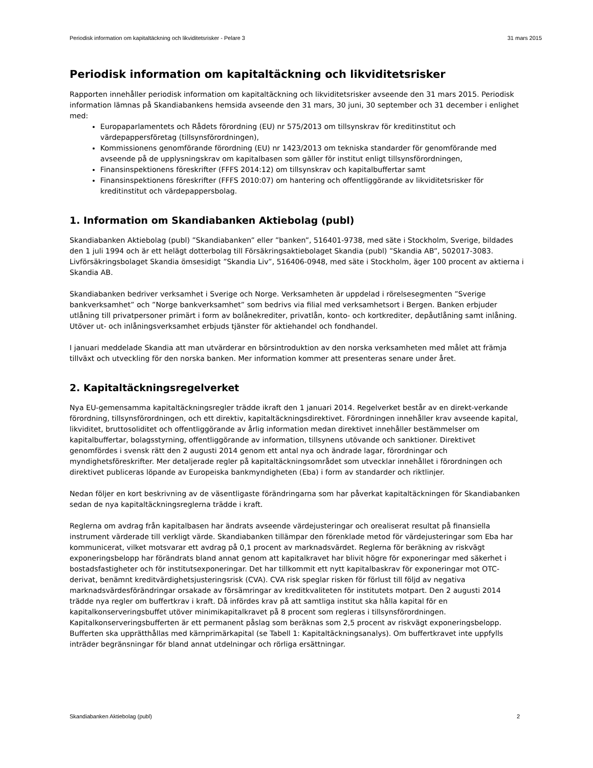Periodisk information om kapitaltäckning och likviditetsrisker - Pelare 3 31 mars 2015
Periodisk information om kapitaltäckning och likviditetsrisker
Rapporten innehåller periodisk information om kapitaltäckning och likviditetsrisker avseende den 31 mars 2015. Periodisk information lämnas på Skandiabankens hemsida avseende den 31 mars, 30 juni, 30 september och 31 december i enlighet med:
Europaparlamentets och Rådets förordning (EU) nr 575/2013 om tillsynskrav för kreditinstitut och värdepappersföretag (tillsynsförordningen),
Kommissionens genomförande förordning (EU) nr 1423/2013 om tekniska standarder för genomförande med avseende på de upplysningskrav om kapitalbasen som gäller för institut enligt tillsynsförordningen,
Finansinspektionens föreskrifter (FFFS 2014:12) om tillsynskrav och kapitalbuffertar samt
Finansinspektionens föreskrifter (FFFS 2010:07) om hantering och offentliggörande av likviditetsrisker för kreditinstitut och värdepappersbolag.
1. Information om Skandiabanken Aktiebolag (publ)
Skandiabanken Aktiebolag (publ) ”Skandiabanken” eller ”banken”, 516401-9738, med säte i Stockholm, Sverige, bildades den 1 juli 1994 och är ett helägt dotterbolag till Försäkringsaktiebolaget Skandia (publ) ”Skandia AB”, 502017-3083. Livförsäkringsbolaget Skandia ömsesidigt ”Skandia Liv”, 516406-0948, med säte i Stockholm, äger 100 procent av aktierna i Skandia AB.
Skandiabanken bedriver verksamhet i Sverige och Norge. Verksamheten är uppdelad i rörelsesegmenten ”Sverige bankverksamhet” och ”Norge bankverksamhet” som bedrivs via filial med verksamhetsort i Bergen. Banken erbjuder utlåning till privatpersoner primärt i form av bolånekrediter, privatlån, konto- och kortkrediter, depåutlåning samt inlåning. Utöver ut- och inlåningsverksamhet erbjuds tjänster för aktiehandel och fondhandel.
I januari meddelade Skandia att man utvärderar en börsintroduktion av den norska verksamheten med målet att främja tillväxt och utveckling för den norska banken. Mer information kommer att presenteras senare under året.
2. Kapitaltäckningsregelverket
Nya EU-gemensamma kapitaltäckningsregler trädde ikraft den 1 januari 2014. Regelverket består av en direkt-verkande förordning, tillsynsförordningen, och ett direktiv, kapitaltäckningsdirektivet. Förordningen innehåller krav avseende kapital, likviditet, bruttosoliditet och offentliggörande av årlig information medan direktivet innehåller bestämmelser om kapitalbuffertar, bolagsstyrning, offentliggörande av information, tillsynens utövande och sanktioner. Direktivet genomfördes i svensk rätt den 2 augusti 2014 genom ett antal nya och ändrade lagar, förordningar och myndighetsföreskrifter. Mer detaljerade regler på kapitaltäckningsområdet som utvecklar innehållet i förordningen och direktivet publiceras löpande av Europeiska bankmyndigheten (Eba) i form av standarder och riktlinjer.
Nedan följer en kort beskrivning av de väsentligaste förändringarna som har påverkat kapitaltäckningen för Skandiabanken sedan de nya kapitaltäckningsreglerna trädde i kraft.
Reglerna om avdrag från kapitalbasen har ändrats avseende värdejusteringar och orealiserat resultat på finansiella instrument värderade till verkligt värde. Skandiabanken tillämpar den förenklade metod för värdejusteringar som Eba har kommunicerat, vilket motsvarar ett avdrag på 0,1 procent av marknadsvärdet. Reglerna för beräkning av riskvägt exponeringsbelopp har förändrats bland annat genom att kapitalkravet har blivit högre för exponeringar med säkerhet i bostadsfastigheter och för institutsexponeringar. Det har tillkommit ett nytt kapitalbaskrav för exponeringar mot OTC-derivat, benämnt kreditvärdighetsjusteringsrisk (CVA). CVA risk speglar risken för förlust till följd av negativa marknadsvärdesförändringar orsakade av försämringar av kreditkvaliteten för institutets motpart. Den 2 augusti 2014 trädde nya regler om buffertkrav i kraft. Då infördes krav på att samtliga institut ska hålla kapital för en kapitalkonserveringsbuffet utöver minimikapitalkravet på 8 procent som regleras i tillsynsförordningen. Kapitalkonserveringsbufferten är ett permanent påslag som beräknas som 2,5 procent av riskvägt exponeringsbelopp. Bufferten ska upprätthållas med kärnprimärkapital (se Tabell 1: Kapitaltäckningsanalys). Om buffertkravet inte uppfylls inträder begränsningar för bland annat utdelningar och rörliga ersättningar.
Skandiabanken Aktiebolag (publ) 2